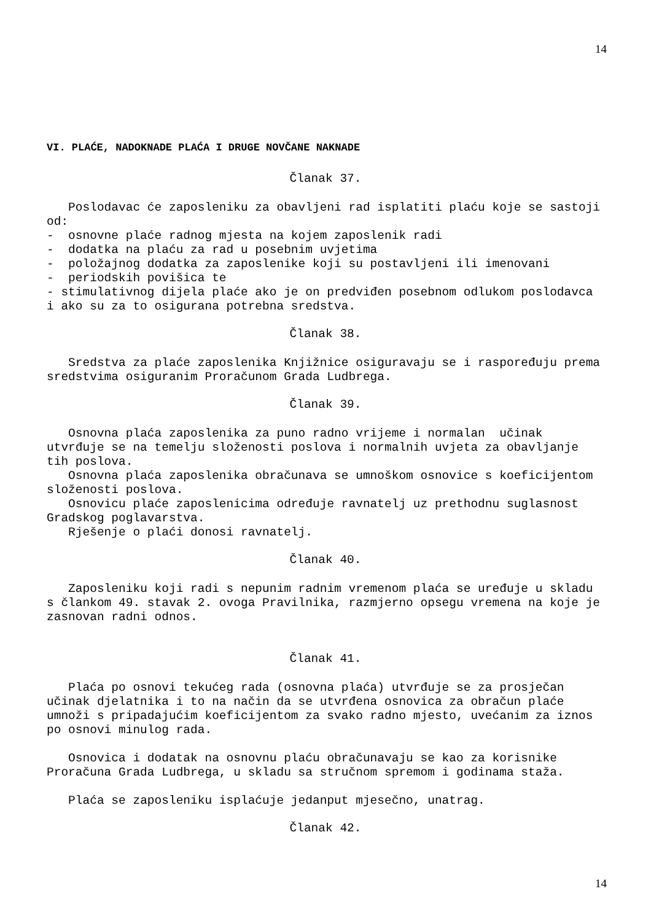14
VI. PLAĆE, NADOKNADE PLAĆA I DRUGE NOVČANE NAKNADE
Članak 37.
Poslodavac će zaposleniku za obavljeni rad isplatiti plaću koje se sastoji od:
- osnovne plaće radnog mjesta na kojem zaposlenik radi
- dodatka na plaću za rad u posebnim uvjetima
- položajnog dodatka za zaposlenike koji su postavljeni ili imenovani
- periodskih povišica te
- stimulativnog dijela plaće ako je on predviđen posebnom odlukom poslodavca i ako su za to osigurana potrebna sredstva.
Članak 38.
Sredstva za plaće zaposlenika Knjižnice osiguravaju se i raspoređuju prema sredstvima osiguranim Proračunom Grada Ludbrega.
Članak 39.
Osnovna plaća zaposlenika za puno radno vrijeme i normalan učinak utvrđuje se na temelju složenosti poslova i normalnih uvjeta za obavljanje tih poslova.
Osnovna plaća zaposlenika obračunava se umnoškom osnovice s koeficijentom složenosti poslova.
Osnovicu plaće zaposlenicima određuje ravnatelj uz prethodnu suglasnost Gradskog poglavarstva.
Rješenje o plaći donosi ravnatelj.
Članak 40.
Zaposleniku koji radi s nepunim radnim vremenom plaća se uređuje u skladu s člankom 49. stavak 2. ovoga Pravilnika, razmjerno opsegu vremena na koje je zasnovan radni odnos.
Članak 41.
Plaća po osnovi tekućeg rada (osnovna plaća) utvrđuje se za prosječan učinak djelatnika i to na način da se utvrđena osnovica za obračun plaće umnoži s pripadajućim koeficijentom za svako radno mjesto, uvećanim za iznos po osnovi minulog rada.
Osnovica i dodatak na osnovnu plaću obračunavaju se kao za korisnike Proračuna Grada Ludbrega, u skladu sa stručnom spremom i godinama staža.
Plaća se zaposleniku isplaćuje jedanput mjesečno, unatrag.
Članak 42.
14